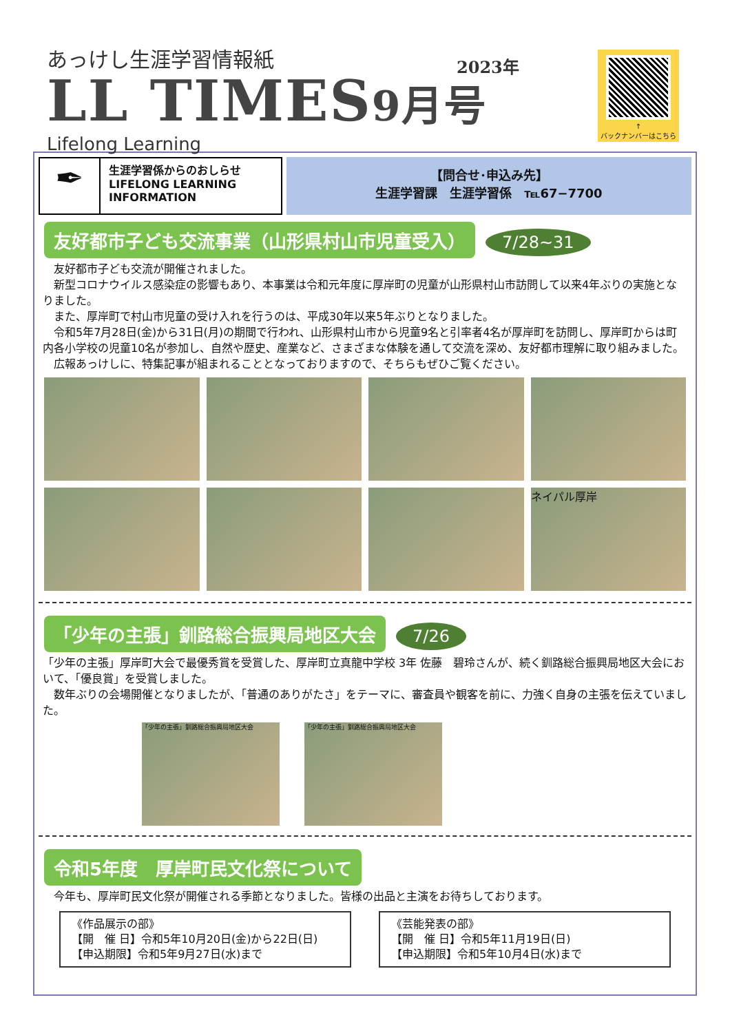あっけし生涯学習情報紙
LL TIMES9月号
2023年
Lifelong Learning
↑
バックナンバーはこちら
✒
生涯学習係からのおしらせ
LIFELONG LEARNING
INFORMATION
【問合せ･申込み先】
生涯学習課　生涯学習係　℡67−7700
友好都市子ども交流事業（山形県村山市児童受入） 7/28~31
　友好都市子ども交流が開催されました。
　新型コロナウイルス感染症の影響もあり、本事業は令和元年度に厚岸町の児童が山形県村山市訪問して以来4年ぶりの実施となりました。
　また、厚岸町で村山市児童の受け入れを行うのは、平成30年以来5年ぶりとなりました。
　令和5年7月28日(金)から31日(月)の期間で行われ、山形県村山市から児童9名と引率者4名が厚岸町を訪問し、厚岸町からは町内各小学校の児童10名が参加し、自然や歴史、産業など、さまざまな体験を通して交流を深め、友好都市理解に取り組みました。
　広報あっけしに、特集記事が組まれることとなっておりますので、そちらもぜひご覧ください。
ネイパル厚岸
「少年の主張」釧路総合振興局地区大会 7/26
「少年の主張」厚岸町大会で最優秀賞を受賞した、厚岸町立真龍中学校 3年 佐藤　碧玲さんが、続く釧路総合振興局地区大会において、「優良賞」を受賞しました。
　数年ぶりの会場開催となりましたが、「普通のありがたさ」をテーマに、審査員や観客を前に、力強く自身の主張を伝えていました。
「少年の主張」釧路総合振興局地区大会 「少年の主張」釧路総合振興局地区大会
令和5年度　厚岸町民文化祭について
　今年も、厚岸町民文化祭が開催される季節となりました。皆様の出品と主演をお待ちしております。
《作品展示の部》
【開　催 日】令和5年10月20日(金)から22日(日)
【申込期限】令和5年9月27日(水)まで
《芸能発表の部》
【開　催 日】令和5年11月19日(日)
【申込期限】令和5年10月4日(水)まで